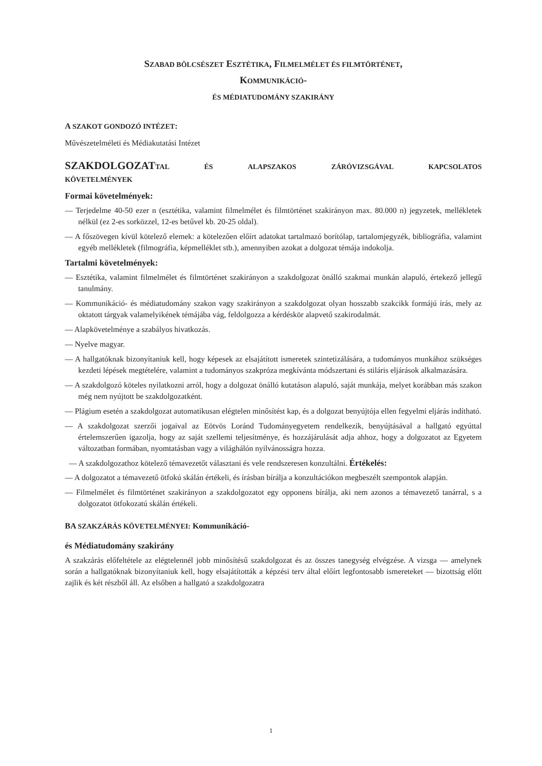SZABAD BÖLCSÉSZET ESZTÉTIKA, FILMELMÉLET ÉS FILMTÖRTÉNET,
KOMMUNIKÁCIÓ-
ÉS MÉDIATUDOMÁNY SZAKIRÁNY
A SZAKOT GONDOZÓ INTÉZET:
Művészetelméleti és Médiakutatási Intézet
SZAKDOLGOZAT TAL ÉS ALAPSZAKOS ZÁRÓVIZSGÁVAL KAPCSOLATOS
KÖVETELMÉNYEK
Formai követelmények:
— Terjedelme 40-50 ezer n (esztétika, valamint filmelmélet és filmtörténet szakirányon max. 80.000 n) jegyzetek, mellékletek nélkül (ez 2-es sorközzel, 12-es betűvel kb. 20-25 oldal).
— A főszövegen kívül kötelező elemek: a kötelezően előírt adatokat tartalmazó borítólap, tartalomjegyzék, bibliográfia, valamint egyéb mellékletek (filmográfia, képmelléklet stb.), amennyiben azokat a dolgozat témája indokolja.
Tartalmi követelmények:
— Esztétika, valamint filmelmélet és filmtörténet szakirányon a szakdolgozat önálló szakmai munkán alapuló, értekező jellegű tanulmány.
— Kommunikáció- és médiatudomány szakon vagy szakirányon a szakdolgozat olyan hosszabb szakcikk formájú írás, mely az oktatott tárgyak valamelyikének témájába vág, feldolgozza a kérdéskör alapvető szakirodalmát.
— Alapkövetelménye a szabályos hivatkozás.
— Nyelve magyar.
— A hallgatóknak bizonyítaniuk kell, hogy képesek az elsajátított ismeretek szintetizálására, a tudományos munkához szükséges kezdeti lépések megtételére, valamint a tudományos szakpróza megkívánta módszertani és stiláris eljárások alkalmazására.
— A szakdolgozó köteles nyilatkozni arról, hogy a dolgozat önálló kutatáson alapuló, saját munkája, melyet korábban más szakon még nem nyújtott be szakdolgozatként.
— Plágium esetén a szakdolgozat automatikusan elégtelen minősítést kap, és a dolgozat benyújtója ellen fegyelmi eljárás indítható.
— A szakdolgozat szerzői jogaival az Eötvös Loránd Tudományegyetem rendelkezik, benyújtásával a hallgató egyúttal értelemszerűen igazolja, hogy az saját szellemi teljesítménye, és hozzájárulását adja ahhoz, hogy a dolgozatot az Egyetem változatban formában, nyomtatásban vagy a világhálón nyilvánosságra hozza.
— A szakdolgozathoz kötelező témavezetőt választani és vele rendszeresen konzultálni. Értékelés:
— A dolgozatot a témavezető ötfokú skálán értékeli, és írásban bírálja a konzultációkon megbeszélt szempontok alapján.
— Filmelmélet és filmtörténet szakirányon a szakdolgozatot egy opponens bírálja, aki nem azonos a témavezető tanárral, s a dolgozatot ötfokozatú skálán értékeli.
BA SZAKZÁRÁS KÖVETELMÉNYEI: Kommunikáció-
és Médiatudomány szakirány
A szakzárás előfeltétele az elégtelennél jobb minősítésű szakdolgozat és az összes tanegység elvégzése. A vizsga — amelynek során a hallgatóknak bizonyítaniuk kell, hogy elsajátították a képzési terv által előírt legfontosabb ismereteket — bizottság előtt zajlik és két részből áll. Az elsőben a hallgató a szakdolgozatra
1